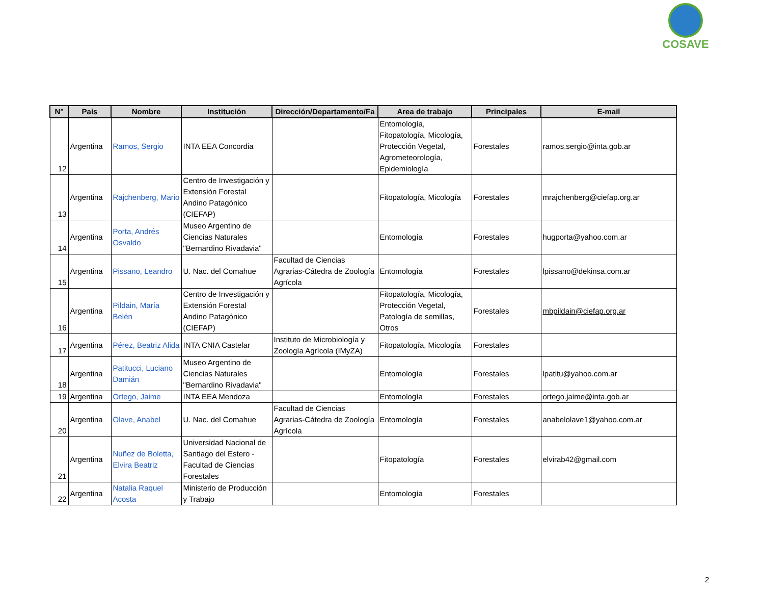COSAVE
| N° | País | Nombre | Institución | Dirección/Departamento/Fa | Area de trabajo | Principales | E-mail |
| --- | --- | --- | --- | --- | --- | --- | --- |
| 12 | Argentina | Ramos, Sergio | INTA EEA Concordia | | Entomología, Fitopatología, Micología, Protección Vegetal, Agrometeorología, Epidemiología | Forestales | ramos.sergio@inta.gob.ar |
| 13 | Argentina | Rajchenberg, Mario | Centro de Investigación y Extensión Forestal Andino Patagónico (CIEFAP) | | Fitopatología, Micología | Forestales | mrajchenberg@ciefap.org.ar |
| 14 | Argentina | Porta, Andrés Osvaldo | Museo Argentino de Ciencias Naturales "Bernardino Rivadavia" | | Entomología | Forestales | hugporta@yahoo.com.ar |
| 15 | Argentina | Pissano, Leandro | U. Nac. del Comahue | Facultad de Ciencias Agrarias-Cátedra de Zoología Agrícola | Entomología | Forestales | lpissano@dekinsa.com.ar |
| 16 | Argentina | Pildain, María Belén | Centro de Investigación y Extensión Forestal Andino Patagónico (CIEFAP) | | Fitopatología, Micología, Protección Vegetal, Patología de semillas, Otros | Forestales | mbpildain@ciefap.org.ar |
| 17 | Argentina | Pérez, Beatriz Alida | INTA CNIA Castelar | Instituto de Microbiología y Zoología Agrícola (IMyZA) | Fitopatología, Micología | Forestales | |
| 18 | Argentina | Patitucci, Luciano Damián | Museo Argentino de Ciencias Naturales "Bernardino Rivadavia" | | Entomología | Forestales | lpatitu@yahoo.com.ar |
| 19 | Argentina | Ortego, Jaime | INTA EEA Mendoza | | Entomología | Forestales | ortego.jaime@inta.gob.ar |
| 20 | Argentina | Olave, Anabel | U. Nac. del Comahue | Facultad de Ciencias Agrarias-Cátedra de Zoología Agrícola | Entomología | Forestales | anabelolave1@yahoo.com.ar |
| 21 | Argentina | Nuñez de Boletta, Elvira Beatriz | Universidad Nacional de Santiago del Estero - Facultad de Ciencias Forestales | | Fitopatología | Forestales | elvirab42@gmail.com |
| 22 | Argentina | Natalia Raquel Acosta | Ministerio de Producción y Trabajo | | Entomología | Forestales | |
2